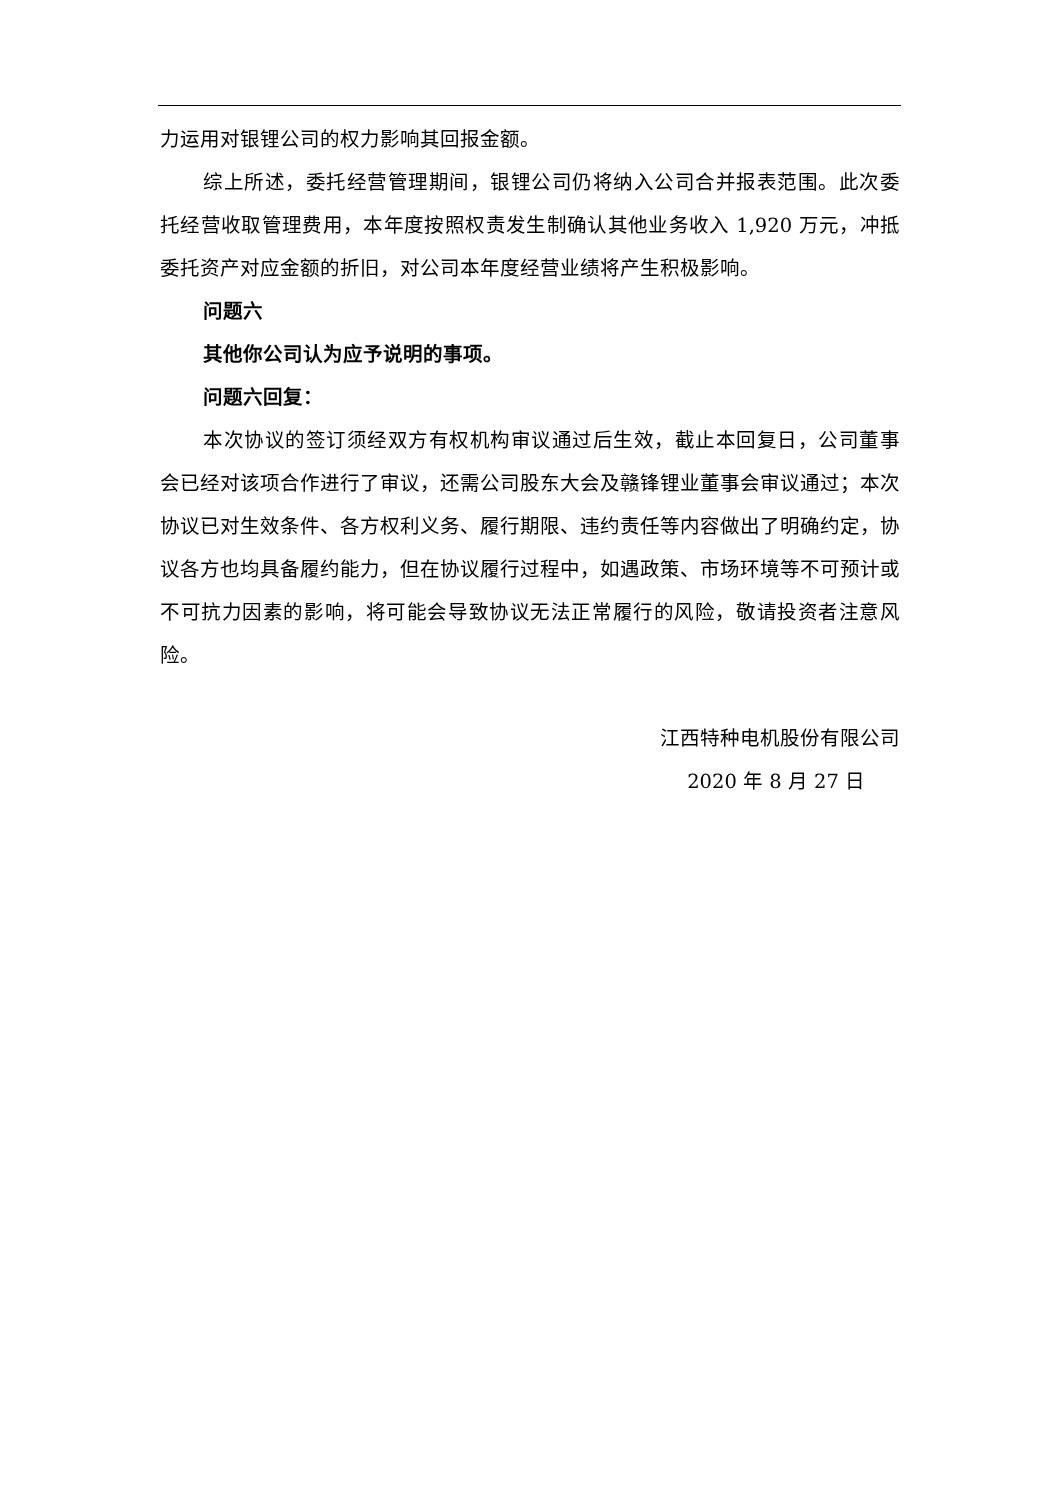力运用对银锂公司的权力影响其回报金额。
综上所述，委托经营管理期间，银锂公司仍将纳入公司合并报表范围。此次委托经营收取管理费用，本年度按照权责发生制确认其他业务收入 1,920 万元，冲抵委托资产对应金额的折旧，对公司本年度经营业绩将产生积极影响。
问题六
其他你公司认为应予说明的事项。
问题六回复：
本次协议的签订须经双方有权机构审议通过后生效，截止本回复日，公司董事会已经对该项合作进行了审议，还需公司股东大会及赣锋锂业董事会审议通过；本次协议已对生效条件、各方权利义务、履行期限、违约责任等内容做出了明确约定，协议各方也均具备履约能力，但在协议履行过程中，如遇政策、市场环境等不可预计或不可抗力因素的影响，将可能会导致协议无法正常履行的风险，敬请投资者注意风险。
江西特种电机股份有限公司
2020 年 8 月 27 日